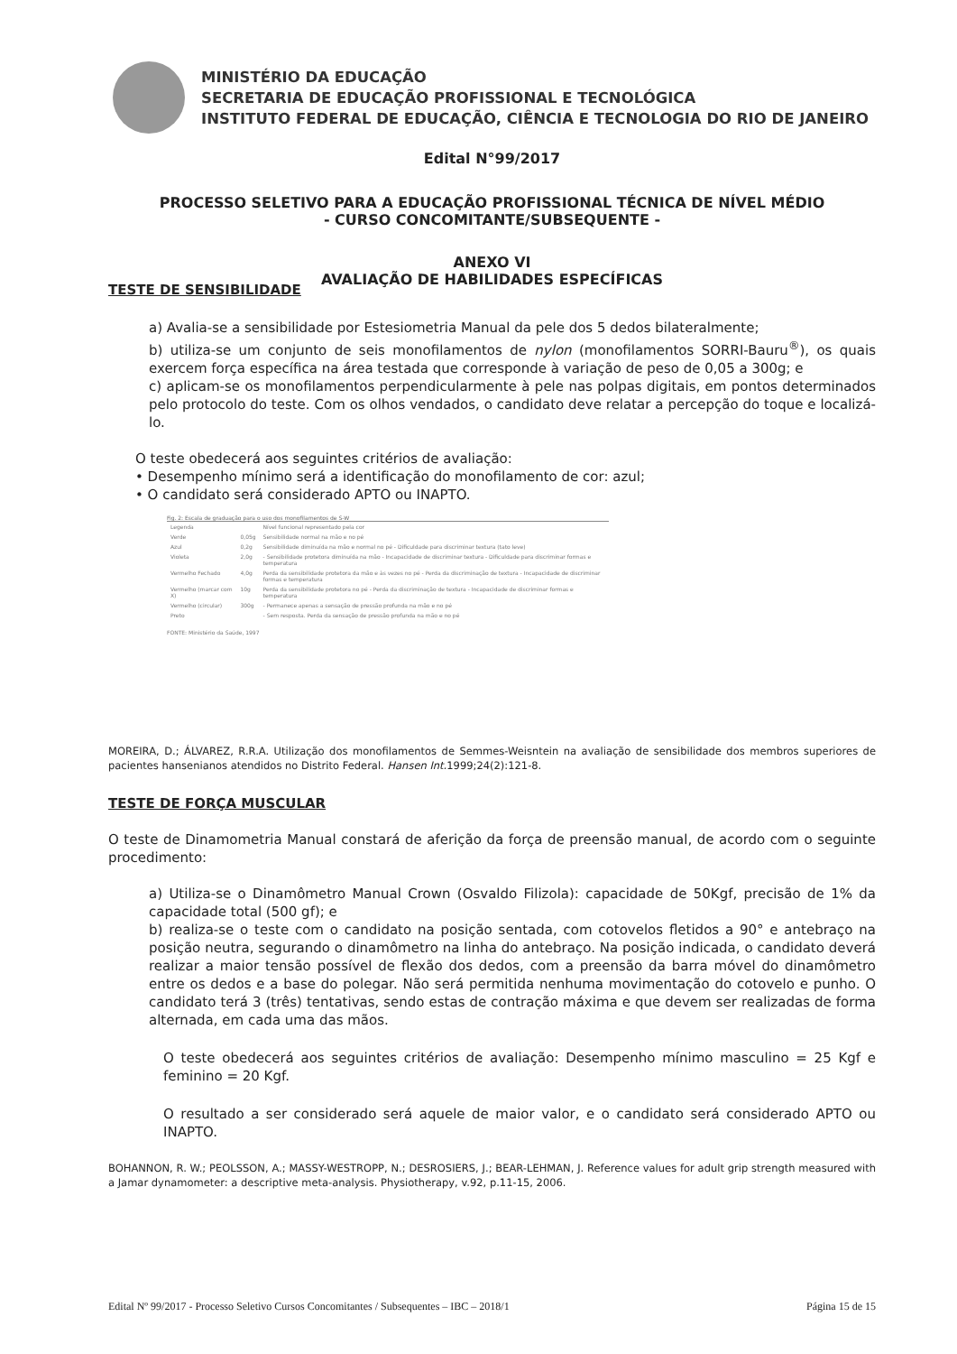MINISTÉRIO DA EDUCAÇÃO
SECRETARIA DE EDUCAÇÃO PROFISSIONAL E TECNOLÓGICA
INSTITUTO FEDERAL DE EDUCAÇÃO, CIÊNCIA E TECNOLOGIA DO RIO DE JANEIRO
Edital N°99/2017
PROCESSO SELETIVO PARA A EDUCAÇÃO PROFISSIONAL TÉCNICA DE NÍVEL MÉDIO
- CURSO CONCOMITANTE/SUBSEQUENTE -
ANEXO VI
AVALIAÇÃO DE HABILIDADES ESPECÍFICAS
TESTE DE SENSIBILIDADE
a) Avalia-se a sensibilidade por Estesiometria Manual da pele dos 5 dedos bilateralmente;
b) utiliza-se um conjunto de seis monofilamentos de nylon (monofilamentos SORRI-Bauru<sup>®</sup>), os quais exercem força específica na área testada que corresponde à variação de peso de 0,05 a 300g; e
c) aplicam-se os monofilamentos perpendicularmente à pele nas polpas digitais, em pontos determinados pelo protocolo do teste. Com os olhos vendados, o candidato deve relatar a percepção do toque e localizá-lo.
O teste obedecerá aos seguintes critérios de avaliação:
• Desempenho mínimo será a identificação do monofilamento de cor: azul;
• O candidato será considerado APTO ou INAPTO.
Fig. 2: Escala de graduação para o uso dos monofilamentos de S-W
| Legenda | | Nível funcional representado pela cor |
| Verde | 0,05g | Sensibilidade normal na mão e no pé |
| Azul | 0,2g | Sensibilidade diminuída na mão e normal no pé - Dificuldade para discriminar textura (tato leve) |
| Violeta | 2,0g | - Sensibilidade protetora diminuída na mão - Incapacidade de discriminar textura - Dificuldade para discriminar formas e temperatura |
| Vermelho Fechado | 4,0g | Perda da sensibilidade protetora da mão e às vezes no pé - Perda da discriminação de textura - Incapacidade de discriminar formas e temperatura |
| Vermelho (marcar com X) | 10g | Perda da sensibilidade protetora no pé - Perda da discriminação de textura - Incapacidade de discriminar formas e temperatura |
| Vermelho (circular) | 300g | - Permanece apenas a sensação de pressão profunda na mão e no pé |
| Preto | | - Sem resposta. Perda da sensação de pressão profunda na mão e no pé |
FONTE: Ministério da Saúde, 1997
MOREIRA, D.; ÁLVAREZ, R.R.A. Utilização dos monofilamentos de Semmes-Weisntein na avaliação de sensibilidade dos membros superiores de pacientes hansenianos atendidos no Distrito Federal. Hansen Int. 1999;24(2):121-8.
TESTE DE FORÇA MUSCULAR
O teste de Dinamometria Manual constará de aferição da força de preensão manual, de acordo com o seguinte procedimento:
a) Utiliza-se o Dinamômetro Manual Crown (Osvaldo Filizola): capacidade de 50Kgf, precisão de 1% da capacidade total (500 gf); e
b) realiza-se o teste com o candidato na posição sentada, com cotovelos fletidos a 90° e antebraço na posição neutra, segurando o dinamômetro na linha do antebraço. Na posição indicada, o candidato deverá realizar a maior tensão possível de flexão dos dedos, com a preensão da barra móvel do dinamômetro entre os dedos e a base do polegar. Não será permitida nenhuma movimentação do cotovelo e punho. O candidato terá 3 (três) tentativas, sendo estas de contração máxima e que devem ser realizadas de forma alternada, em cada uma das mãos.
O teste obedecerá aos seguintes critérios de avaliação: Desempenho mínimo masculino = 25 Kgf e feminino = 20 Kgf.
O resultado a ser considerado será aquele de maior valor, e o candidato será considerado APTO ou INAPTO.
BOHANNON, R. W.; PEOLSSON, A.; MASSY-WESTROPP, N.; DESROSIERS, J.; BEAR-LEHMAN, J. Reference values for adult grip strength measured with a Jamar dynamometer: a descriptive meta-analysis. Physiotherapy, v.92, p.11-15, 2006.
Edital Nº 99/2017 - Processo Seletivo Cursos Concomitantes / Subsequentes – IBC – 2018/1 Página 15 de 15